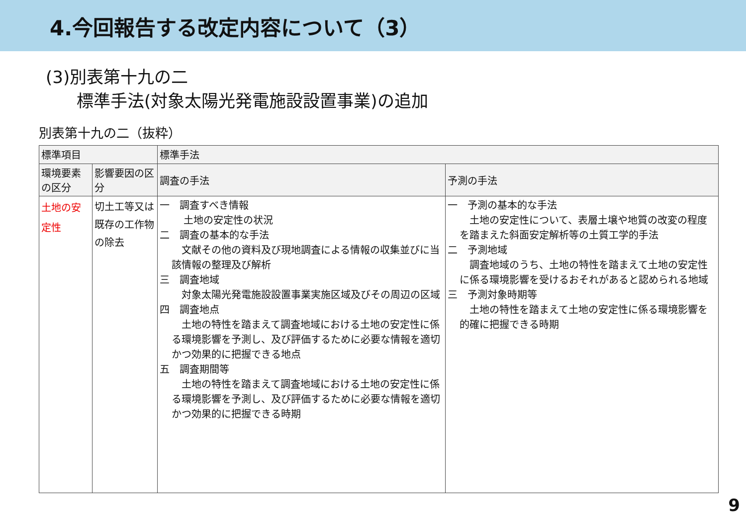4.今回報告する改定内容について（3）
(3)別表第十九の二
標準手法(対象太陽光発電施設設置事業)の追加
別表第十九の二（抜粋）
| 標準項目 | | 標準手法 | |
| --- | --- | --- | --- |
| 環境要素の区分 | 影響要因の区分 | 調査の手法 | 予測の手法 |
| 土地の安定性 | 切土工等又は既存の工作物の除去 | 一 調査すべき情報 土地の安定性の状況 二 調査の基本的な手法 文献その他の資料及び現地調査による情報の収集並びに当該情報の整理及び解析 三 調査地域 対象太陽光発電施設設置事業実施区域及びその周辺の区域 四 調査地点 土地の特性を踏まえて調査地域における土地の安定性に係る環境影響を予測し、及び評価するために必要な情報を適切かつ効果的に把握できる地点 五 調査期間等 土地の特性を踏まえて調査地域における土地の安定性に係る環境影響を予測し、及び評価するために必要な情報を適切かつ効果的に把握できる時期 | 一 予測の基本的な手法 土地の安定性について、表層土壌や地質の改変の程度を踏まえた斜面安定解析等の土質工学的手法 二 予測地域 調査地域のうち、土地の特性を踏まえて土地の安定性に係る環境影響を受けるおそれがあると認められる地域 三 予測対象時期等 土地の特性を踏まえて土地の安定性に係る環境影響を的確に把握できる時期 |
9